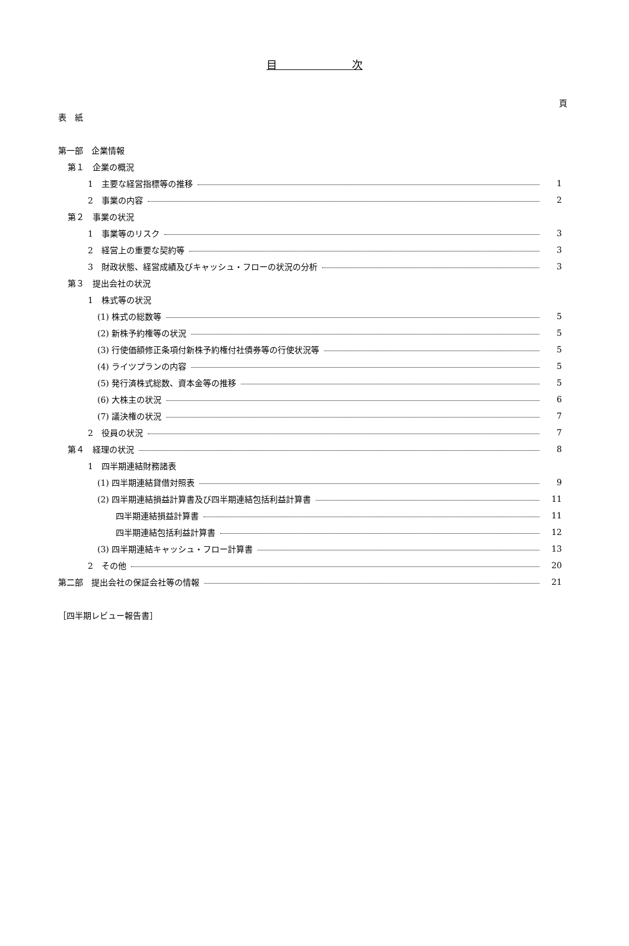目　　　　　　　次
頁
表　紙
第一部　企業情報
第１　企業の概況
1　主要な経営指標等の推移 1
2　事業の内容 2
第２　事業の状況
1　事業等のリスク 3
2　経営上の重要な契約等 3
3　財政状態、経営成績及びキャッシュ・フローの状況の分析 3
第３　提出会社の状況
1　株式等の状況
(1) 株式の総数等 5
(2) 新株予約権等の状況 5
(3) 行使価額修正条項付新株予約権付社債券等の行使状況等 5
(4) ライツプランの内容 5
(5) 発行済株式総数、資本金等の推移 5
(6) 大株主の状況 6
(7) 議決権の状況 7
2　役員の状況 7
第４　経理の状況 8
1　四半期連結財務諸表
(1) 四半期連結貸借対照表 9
(2) 四半期連結損益計算書及び四半期連結包括利益計算書 11
四半期連結損益計算書 11
四半期連結包括利益計算書 12
(3) 四半期連結キャッシュ・フロー計算書 13
2　その他 20
第二部　提出会社の保証会社等の情報 21
［四半期レビュー報告書］